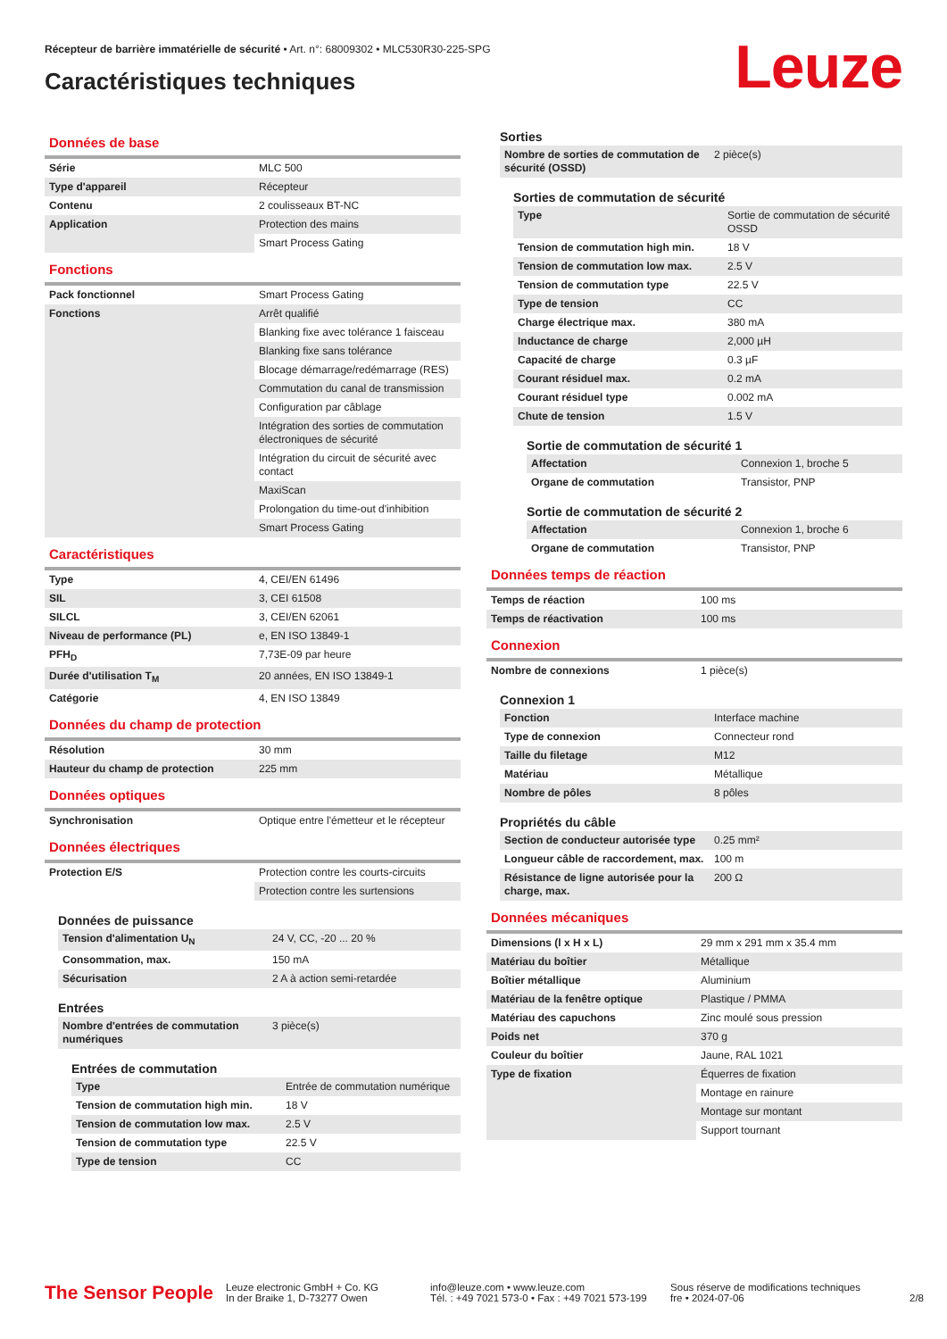Récepteur de barrière immatérielle de sécurité • Art. n°: 68009302 • MLC530R30-225-SPG
Caractéristiques techniques
Leuze
Données de base
| Série | MLC 500 |
| Type d'appareil | Récepteur |
| Contenu | 2 coulisseaux BT-NC |
| Application | Protection des mains |
| | Smart Process Gating |
Fonctions
| Pack fonctionnel | Smart Process Gating |
| Fonctions | Arrêt qualifié |
| | Blanking fixe avec tolérance 1 faisceau |
| | Blanking fixe sans tolérance |
| | Blocage démarrage/redémarrage (RES) |
| | Commutation du canal de transmission |
| | Configuration par câblage |
| | Intégration des sorties de commutation électroniques de sécurité |
| | Intégration du circuit de sécurité avec contact |
| | MaxiScan |
| | Prolongation du time-out d'inhibition |
| | Smart Process Gating |
Caractéristiques
| Type | 4, CEI/EN 61496 |
| SIL | 3, CEI 61508 |
| SILCL | 3, CEI/EN 62061 |
| Niveau de performance (PL) | e, EN ISO 13849-1 |
| PFH<sub>D</sub> | 7,73E-09 par heure |
| Durée d'utilisation T<sub>M</sub> | 20 années, EN ISO 13849-1 |
| Catégorie | 4, EN ISO 13849 |
Données du champ de protection
| Résolution | 30 mm |
| Hauteur du champ de protection | 225 mm |
Données optiques
| Synchronisation | Optique entre l'émetteur et le récepteur |
Données électriques
| Protection E/S | Protection contre les courts-circuits |
| | Protection contre les surtensions |
Données de puissance
| Tension d'alimentation U<sub>N</sub> | 24 V, CC, -20 ... 20 % |
| Consommation, max. | 150 mA |
| Sécurisation | 2 A à action semi-retardée |
Entrées
| Nombre d'entrées de commutation numériques | 3 pièce(s) |
Entrées de commutation
| Type | Entrée de commutation numérique |
| Tension de commutation high min. | 18 V |
| Tension de commutation low max. | 2.5 V |
| Tension de commutation type | 22.5 V |
| Type de tension | CC |
Sorties
| Nombre de sorties de commutation de sécurité (OSSD) | 2 pièce(s) |
Sorties de commutation de sécurité
| Type | Sortie de commutation de sécurité OSSD |
| Tension de commutation high min. | 18 V |
| Tension de commutation low max. | 2.5 V |
| Tension de commutation type | 22.5 V |
| Type de tension | CC |
| Charge électrique max. | 380 mA |
| Inductance de charge | 2,000 µH |
| Capacité de charge | 0.3 µF |
| Courant résiduel max. | 0.2 mA |
| Courant résiduel type | 0.002 mA |
| Chute de tension | 1.5 V |
Sortie de commutation de sécurité 1
| Affectation | Connexion 1, broche 5 |
| Organe de commutation | Transistor, PNP |
Sortie de commutation de sécurité 2
| Affectation | Connexion 1, broche 6 |
| Organe de commutation | Transistor, PNP |
Données temps de réaction
| Temps de réaction | 100 ms |
| Temps de réactivation | 100 ms |
Connexion
| Nombre de connexions | 1 pièce(s) |
Connexion 1
| Fonction | Interface machine |
| Type de connexion | Connecteur rond |
| Taille du filetage | M12 |
| Matériau | Métallique |
| Nombre de pôles | 8 pôles |
Propriétés du câble
| Section de conducteur autorisée type | 0.25 mm² |
| Longueur câble de raccordement, max. | 100 m |
| Résistance de ligne autorisée pour la charge, max. | 200 Ω |
Données mécaniques
| Dimensions (l x H x L) | 29 mm x 291 mm x 35.4 mm |
| Matériau du boîtier | Métallique |
| Boîtier métallique | Aluminium |
| Matériau de la fenêtre optique | Plastique / PMMA |
| Matériau des capuchons | Zinc moulé sous pression |
| Poids net | 370 g |
| Couleur du boîtier | Jaune, RAL 1021 |
| Type de fixation | Équerres de fixation |
| | Montage en rainure |
| | Montage sur montant |
| | Support tournant |
The Sensor People
Leuze electronic GmbH + Co. KG
In der Braike 1, D-73277 Owen
info@leuze.com • www.leuze.com
Tél. : +49 7021 573-0 • Fax : +49 7021 573-199
Sous réserve de modifications techniques
fre • 2024-07-06
2/8